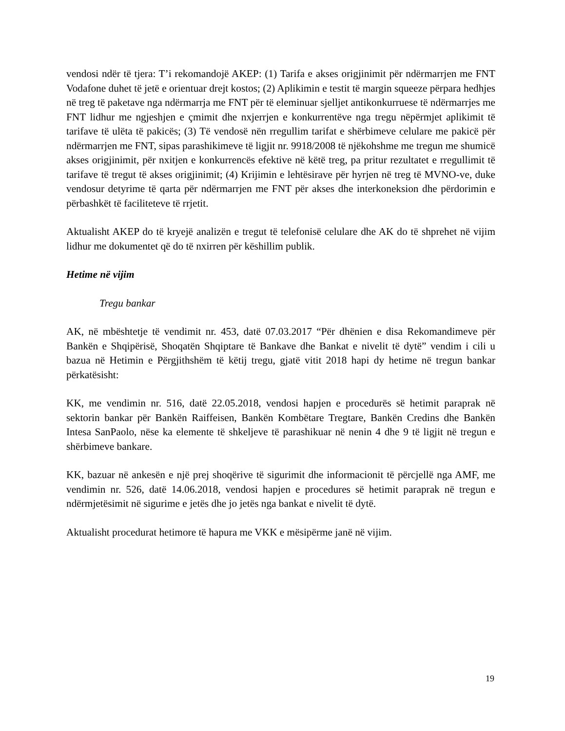vendosi ndër të tjera: T’i rekomandojë AKEP: (1) Tarifa e akses origjinimit për ndërmarrjen me FNT Vodafone duhet të jetë e orientuar drejt kostos; (2) Aplikimin e testit të margin squeeze përpara hedhjes në treg të paketave nga ndërmarrja me FNT për të eleminuar sjelljet antikonkurruese të ndërmarrjes me FNT lidhur me ngjeshjen e çmimit dhe nxjerrjen e konkurrentëve nga tregu nëpërmjet aplikimit të tarifave të ulëta të pakicës; (3) Të vendosë nën rregullim tarifat e shërbimeve celulare me pakicë për ndërmarrjen me FNT, sipas parashikimeve të ligjit nr. 9918/2008 të njëkohshme me tregun me shumicë akses origjinimit, për nxitjen e konkurrencës efektive në këtë treg, pa pritur rezultatet e rregullimit të tarifave të tregut të akses origjinimit; (4) Krijimin e lehtësirave për hyrjen në treg të MVNO-ve, duke vendosur detyrime të qarta për ndërmarrjen me FNT për akses dhe interkoneksion dhe përdorimin e përbashkët të faciliteteve të rrjetit.
Aktualisht AKEP do të kryejë analizën e tregut të telefonisë celulare dhe AK do të shprehet në vijim lidhur me dokumentet që do të nxirren për këshillim publik.
Hetime në vijim
Tregu bankar
AK, në mbështetje të vendimit nr. 453, datë 07.03.2017 “Për dhënien e disa Rekomandimeve për Bankën e Shqipërisë, Shoqatën Shqiptare të Bankave dhe Bankat e nivelit të dytë” vendim i cili u bazua në Hetimin e Përgjithshëm të këtij tregu, gjatë vitit 2018 hapi dy hetime në tregun bankar përkatësisht:
KK, me vendimin nr. 516, datë 22.05.2018, vendosi hapjen e procedurës së hetimit paraprak në sektorin bankar për Bankën Raiffeisen, Bankën Kombëtare Tregtare, Bankën Credins dhe Bankën Intesa SanPaolo, nëse ka elemente të shkeljeve të parashikuar në nenin 4 dhe 9 të ligjit në tregun e shërbimeve bankare.
KK, bazuar në ankesën e një prej shoqërive të sigurimit dhe informacionit të përcjellë nga AMF, me vendimin nr. 526, datë 14.06.2018, vendosi hapjen e procedures së hetimit paraprak në tregun e ndërmjetësimit në sigurime e jetës dhe jo jetës nga bankat e nivelit të dytë.
Aktualisht procedurat hetimore të hapura me VKK e mësipërme janë në vijim.
19